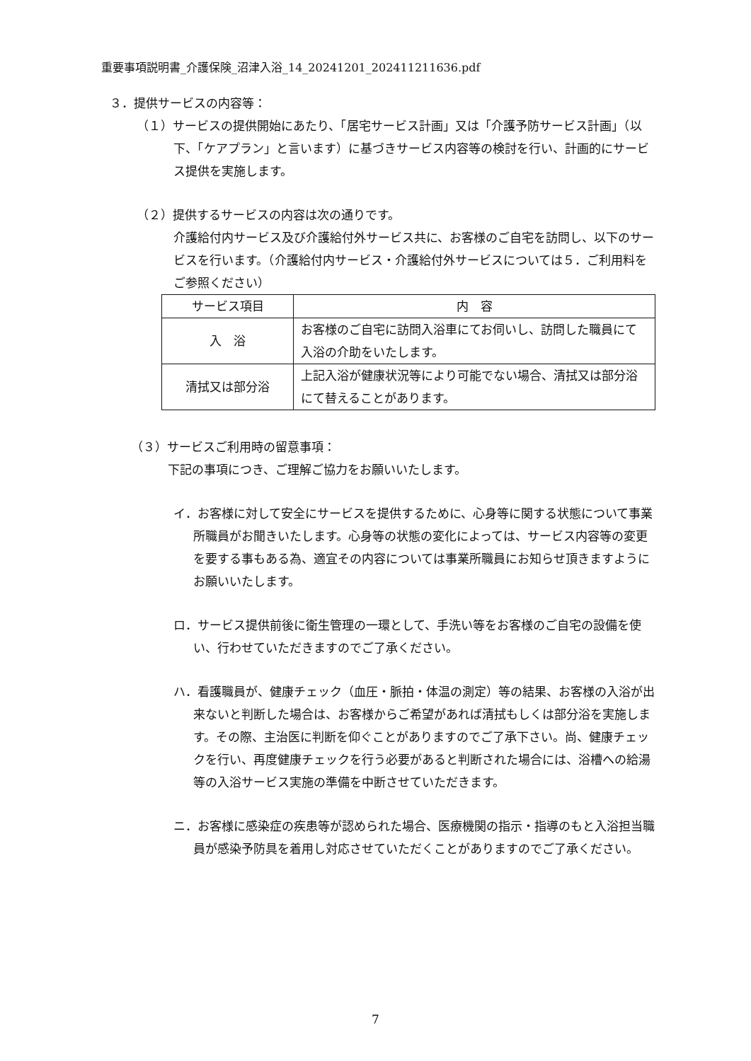重要事項説明書_介護保険_沼津入浴_14_20241201_202411211636.pdf
３．提供サービスの内容等：
（１）サービスの提供開始にあたり、「居宅サービス計画」又は「介護予防サービス計画」（以下、「ケアプラン」と言います）に基づきサービス内容等の検討を行い、計画的にサービス提供を実施します。
（２）提供するサービスの内容は次の通りです。
介護給付内サービス及び介護給付外サービス共に、お客様のご自宅を訪問し、以下のサービスを行います。（介護給付内サービス・介護給付外サービスについては５．ご利用料をご参照ください）
| サービス項目 | 内 容 |
| --- | --- |
| 入 浴 | お客様のご自宅に訪問入浴車にてお伺いし、訪問した職員にて入浴の介助をいたします。 |
| 清拭又は部分浴 | 上記入浴が健康状況等により可能でない場合、清拭又は部分浴にて替えることがあります。 |
（３）サービスご利用時の留意事項：
下記の事項につき、ご理解ご協力をお願いいたします。
イ．お客様に対して安全にサービスを提供するために、心身等に関する状態について事業所職員がお聞きいたします。心身等の状態の変化によっては、サービス内容等の変更を要する事もある為、適宜その内容については事業所職員にお知らせ頂きますようにお願いいたします。
ロ．サービス提供前後に衛生管理の一環として、手洗い等をお客様のご自宅の設備を使い、行わせていただきますのでご了承ください。
ハ．看護職員が、健康チェック（血圧・脈拍・体温の測定）等の結果、お客様の入浴が出来ないと判断した場合は、お客様からご希望があれば清拭もしくは部分浴を実施します。その際、主治医に判断を仰ぐことがありますのでご了承下さい。尚、健康チェックを行い、再度健康チェックを行う必要があると判断された場合には、浴槽への給湯等の入浴サービス実施の準備を中断させていただきます。
ニ．お客様に感染症の疾患等が認められた場合、医療機関の指示・指導のもと入浴担当職員が感染予防具を着用し対応させていただくことがありますのでご了承ください。
7